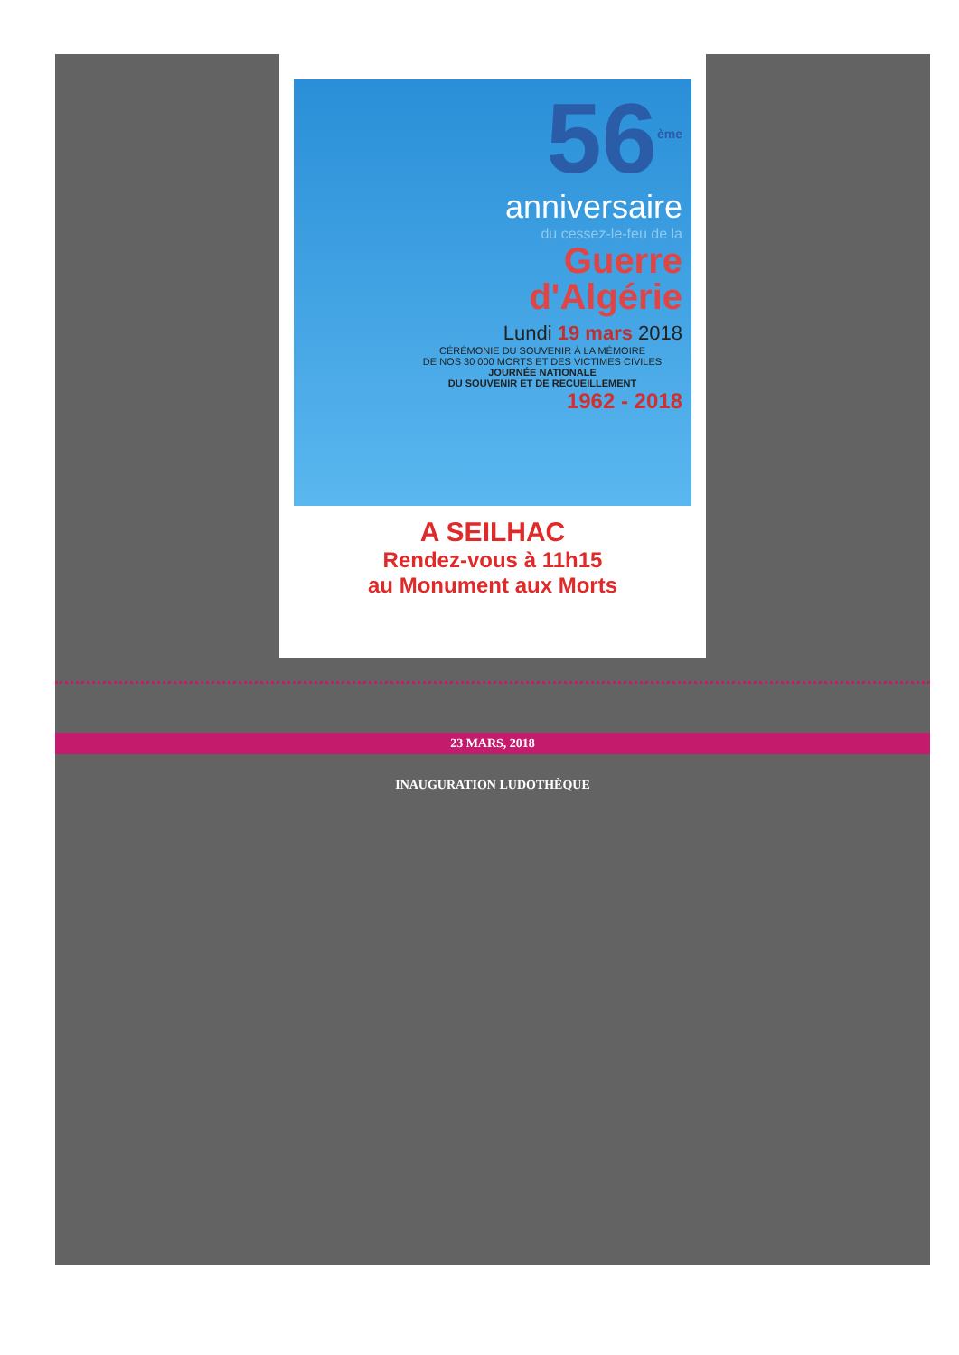56<sup>ème</sup>
anniversaire
du cessez-le-feu de la
Guerre
d'Algérie
Lundi 19 mars 2018
CÉRÉMONIE DU SOUVENIR À LA MÉMOIRE
DE NOS 30 000 MORTS ET DES VICTIMES CIVILES
JOURNÉE NATIONALE
DU SOUVENIR ET DE RECUEILLEMENT
1962 - 2018
A SEILHAC
Rendez-vous à 11h15
au Monument aux Morts
23 MARS, 2018
INAUGURATION LUDOTHÈQUE